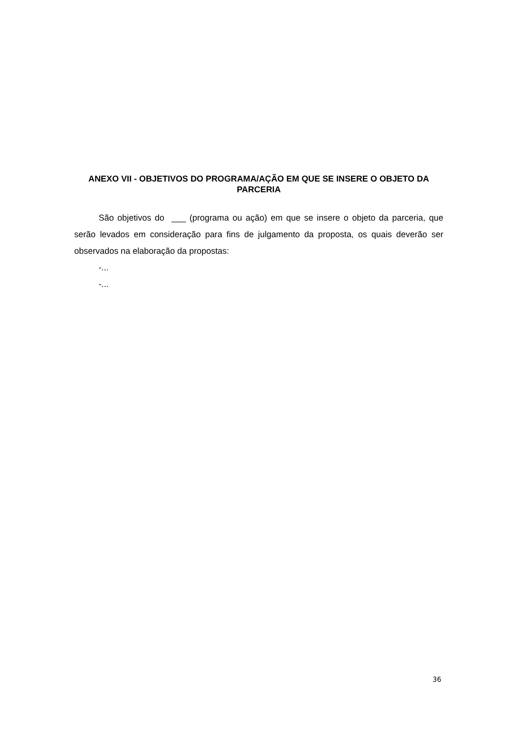ANEXO VII - OBJETIVOS DO PROGRAMA/AÇÃO EM QUE SE INSERE O OBJETO DA PARCERIA
São objetivos do ___ (programa ou ação) em que se insere o objeto da parceria, que serão levados em consideração para fins de julgamento da proposta, os quais deverão ser observados na elaboração da propostas:
-...
-...
36